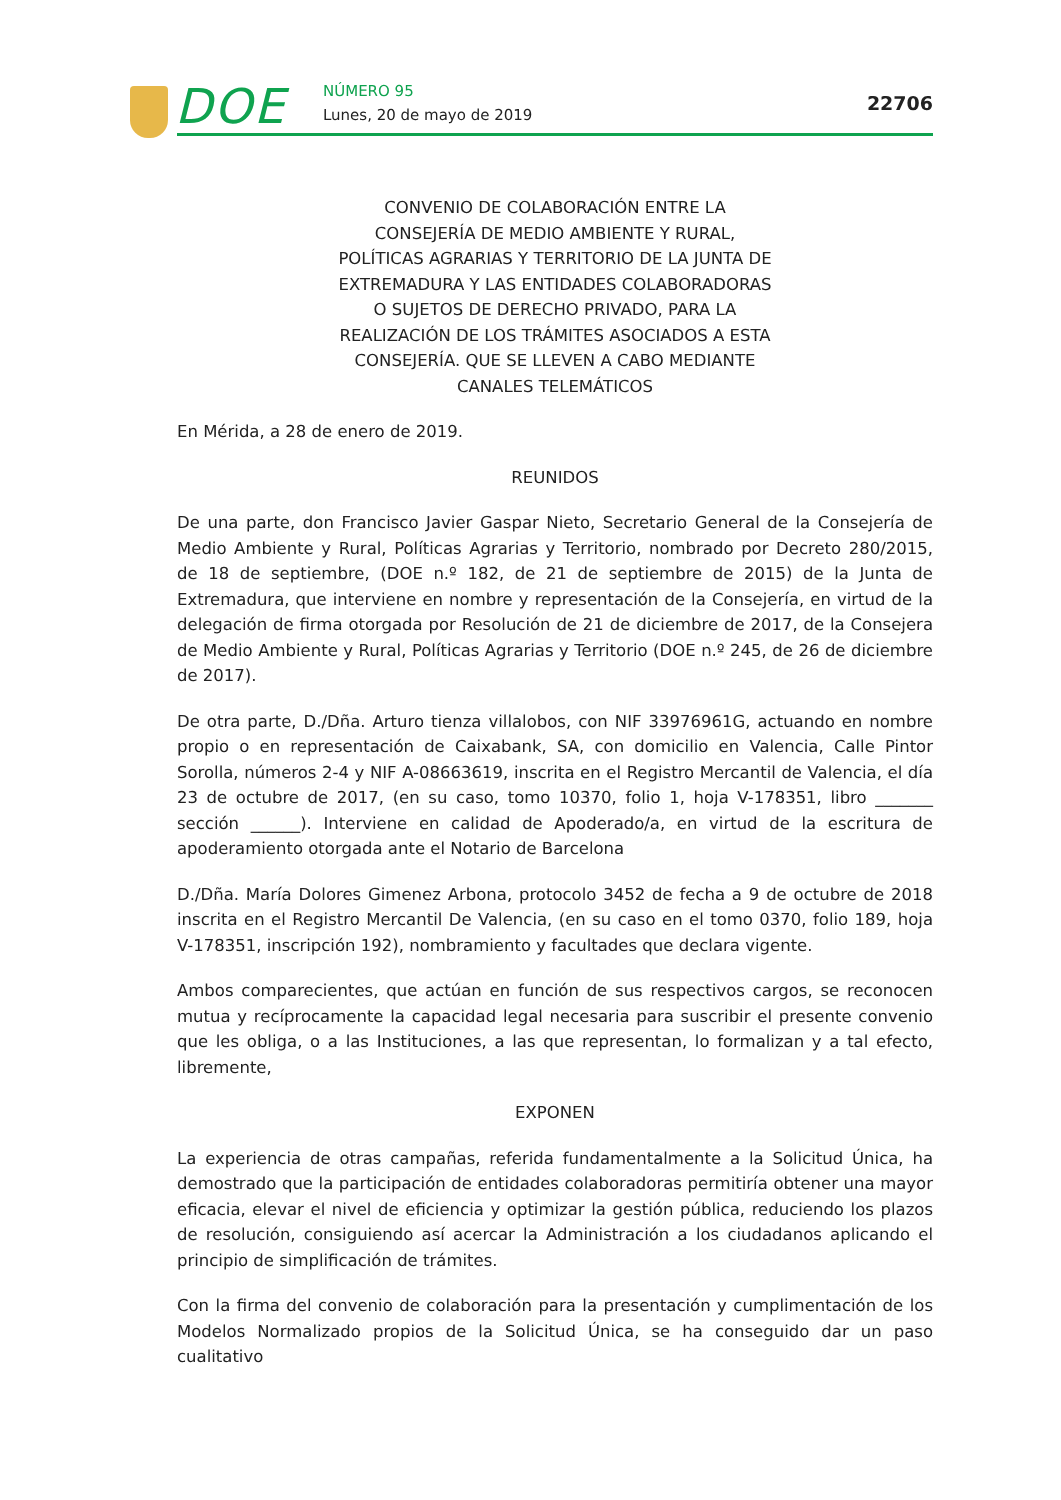DOE NÚMERO 95
Lunes, 20 de mayo de 2019
22706
CONVENIO DE COLABORACIÓN ENTRE LA CONSEJERÍA DE MEDIO AMBIENTE Y RURAL, POLÍTICAS AGRARIAS Y TERRITORIO DE LA JUNTA DE EXTREMADURA Y LAS ENTIDADES COLABORADORAS O SUJETOS DE DERECHO PRIVADO, PARA LA REALIZACIÓN DE LOS TRÁMITES ASOCIADOS A ESTA CONSEJERÍA. QUE SE LLEVEN A CABO MEDIANTE CANALES TELEMÁTICOS
En Mérida, a 28 de enero de 2019.
REUNIDOS
De una parte, don Francisco Javier Gaspar Nieto, Secretario General de la Consejería de Medio Ambiente y Rural, Políticas Agrarias y Territorio, nombrado por Decreto 280/2015, de 18 de septiembre, (DOE n.º 182, de 21 de septiembre de 2015) de la Junta de Extremadura, que interviene en nombre y representación de la Consejería, en virtud de la delegación de firma otorgada por Resolución de 21 de diciembre de 2017, de la Consejera de Medio Ambiente y Rural, Políticas Agrarias y Territorio (DOE n.º 245, de 26 de diciembre de 2017).
De otra parte, D./Dña. Arturo tienza villalobos, con NIF 33976961G, actuando en nombre propio o en representación de Caixabank, SA, con domicilio en Valencia, Calle Pintor Sorolla, números 2-4 y NIF A-08663619, inscrita en el Registro Mercantil de Valencia, el día 23 de octubre de 2017, (en su caso, tomo 10370, folio 1, hoja V-178351, libro _______ sección ______). Interviene en calidad de Apoderado/a, en virtud de la escritura de apoderamiento otorgada ante el Notario de Barcelona
D./Dña. María Dolores Gimenez Arbona, protocolo 3452 de fecha a 9 de octubre de 2018 inscrita en el Registro Mercantil De Valencia, (en su caso en el tomo 0370, folio 189, hoja V-178351, inscripción 192), nombramiento y facultades que declara vigente.
Ambos comparecientes, que actúan en función de sus respectivos cargos, se reconocen mutua y recíprocamente la capacidad legal necesaria para suscribir el presente convenio que les obliga, o a las Instituciones, a las que representan, lo formalizan y a tal efecto, libremente,
EXPONEN
La experiencia de otras campañas, referida fundamentalmente a la Solicitud Única, ha demostrado que la participación de entidades colaboradoras permitiría obtener una mayor eficacia, elevar el nivel de eficiencia y optimizar la gestión pública, reduciendo los plazos de resolución, consiguiendo así acercar la Administración a los ciudadanos aplicando el principio de simplificación de trámites.
Con la firma del convenio de colaboración para la presentación y cumplimentación de los Modelos Normalizado propios de la Solicitud Única, se ha conseguido dar un paso cualitativo